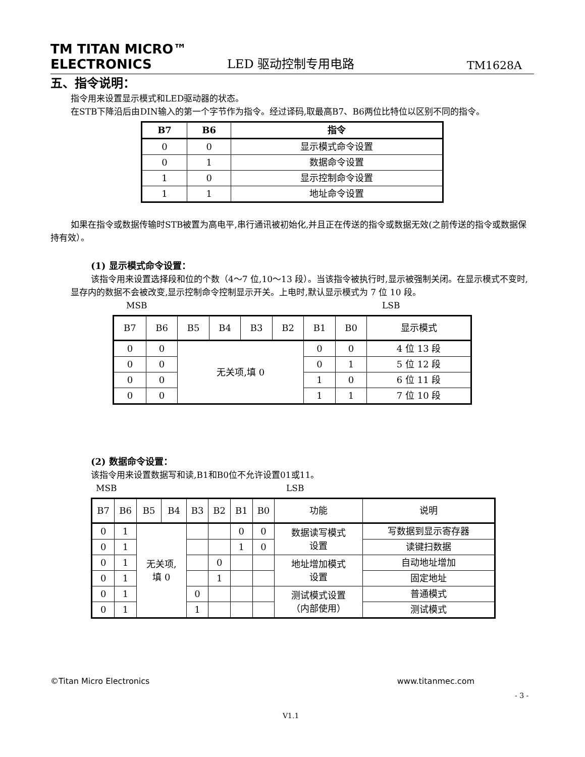TM TITAN MICRO™
ELECTRONICS
LED 驱动控制专用电路
TM1628A
五、指令说明：
指令用来设置显示模式和LED驱动器的状态。
在STB下降沿后由DIN输入的第一个字节作为指令。经过译码,取最高B7、B6两位比特位以区别不同的指令。
| B7 | B6 | 指令 |
| --- | --- | --- |
| 0 | 0 | 显示模式命令设置 |
| 0 | 1 | 数据命令设置 |
| 1 | 0 | 显示控制命令设置 |
| 1 | 1 | 地址命令设置 |
如果在指令或数据传输时STB被置为高电平,串行通讯被初始化,并且正在传送的指令或数据无效(之前传送的指令或数据保持有效）。
(1) 显示模式命令设置：
该指令用来设置选择段和位的个数（4～7 位,10～13 段）。当该指令被执行时,显示被强制关闭。在显示模式不变时,显存内的数据不会被改变,显示控制命令控制显示开关。上电时,默认显示模式为 7 位 10 段。
MSB LSB
| B7 | B6 | B5 | B4 | B3 | B2 | B1 | B0 | 显示模式 |
| --- | --- | --- | --- | --- | --- | --- | --- | --- |
| 0 | 0 | 无关项,填 0 | | | | 0 | 0 | 4 位 13 段 |
| 0 | 0 | | | | | 0 | 1 | 5 位 12 段 |
| 0 | 0 | | | | | 1 | 0 | 6 位 11 段 |
| 0 | 0 | | | | | 1 | 1 | 7 位 10 段 |
(2) 数据命令设置：
该指令用来设置数据写和读,B1和B0位不允许设置01或11。
MSB LSB
| B7 | B6 | B5 | B4 | B3 | B2 | B1 | B0 | 功能 | 说明 |
| --- | --- | --- | --- | --- | --- | --- | --- | --- | --- |
| 0 | 1 | 无关项, 填 0 | | | | 0 | 0 | 数据读写模式 设置 | 写数据到显示寄存器 |
| 0 | 1 | | | | | 1 | 0 | | 读键扫数据 |
| 0 | 1 | | | | 0 | | | 地址增加模式 设置 | 自动地址增加 |
| 0 | 1 | | | | 1 | | | | 固定地址 |
| 0 | 1 | | | 0 | | | | 测试模式设置 （内部使用） | 普通模式 |
| 0 | 1 | | | 1 | | | | | 测试模式 |
©Titan Micro Electronics www.titanmec.com
- 3 -
V1.1